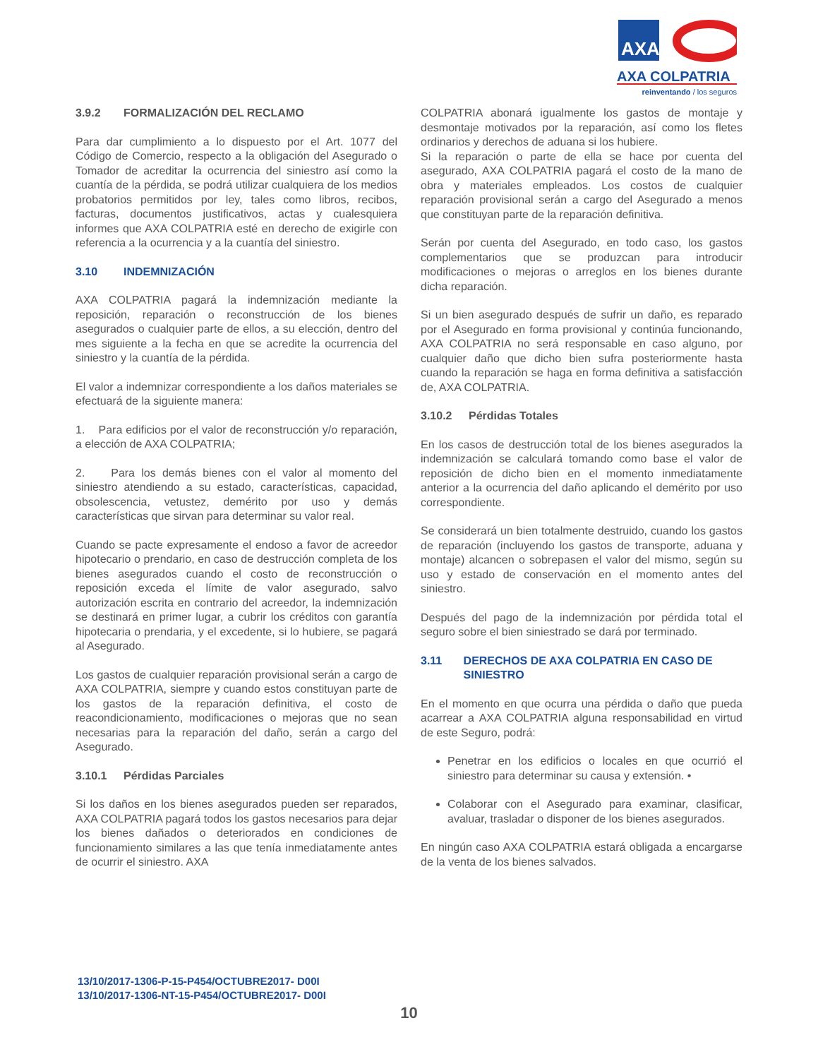AXA
AXA COLPATRIA
reinventando / los seguros
3.9.2 FORMALIZACIÓN DEL RECLAMO
Para dar cumplimiento a lo dispuesto por el Art. 1077 del Código de Comercio, respecto a la obligación del Asegurado o Tomador de acreditar la ocurrencia del siniestro así como la cuantía de la pérdida, se podrá utilizar cualquiera de los medios probatorios permitidos por ley, tales como libros, recibos, facturas, documentos justificativos, actas y cualesquiera informes que AXA COLPATRIA esté en derecho de exigirle con referencia a la ocurrencia y a la cuantía del siniestro.
3.10 INDEMNIZACIÓN
AXA COLPATRIA pagará la indemnización mediante la reposición, reparación o reconstrucción de los bienes asegurados o cualquier parte de ellos, a su elección, dentro del mes siguiente a la fecha en que se acredite la ocurrencia del siniestro y la cuantía de la pérdida.
El valor a indemnizar correspondiente a los daños materiales se efectuará de la siguiente manera:
1. Para edificios por el valor de reconstrucción y/o reparación, a elección de AXA COLPATRIA;
2. Para los demás bienes con el valor al momento del siniestro atendiendo a su estado, características, capacidad, obsolescencia, vetustez, demérito por uso y demás características que sirvan para determinar su valor real.
Cuando se pacte expresamente el endoso a favor de acreedor hipotecario o prendario, en caso de destrucción completa de los bienes asegurados cuando el costo de reconstrucción o reposición exceda el límite de valor asegurado, salvo autorización escrita en contrario del acreedor, la indemnización se destinará en primer lugar, a cubrir los créditos con garantía hipotecaria o prendaria, y el excedente, si lo hubiere, se pagará al Asegurado.
Los gastos de cualquier reparación provisional serán a cargo de AXA COLPATRIA, siempre y cuando estos constituyan parte de los gastos de la reparación definitiva, el costo de reacondicionamiento, modificaciones o mejoras que no sean necesarias para la reparación del daño, serán a cargo del Asegurado.
3.10.1 Pérdidas Parciales
Si los daños en los bienes asegurados pueden ser reparados, AXA COLPATRIA pagará todos los gastos necesarios para dejar los bienes dañados o deteriorados en condiciones de funcionamiento similares a las que tenía inmediatamente antes de ocurrir el siniestro. AXA
COLPATRIA abonará igualmente los gastos de montaje y desmontaje motivados por la reparación, así como los fletes ordinarios y derechos de aduana si los hubiere.
Si la reparación o parte de ella se hace por cuenta del asegurado, AXA COLPATRIA pagará el costo de la mano de obra y materiales empleados. Los costos de cualquier reparación provisional serán a cargo del Asegurado a menos que constituyan parte de la reparación definitiva.
Serán por cuenta del Asegurado, en todo caso, los gastos complementarios que se produzcan para introducir modificaciones o mejoras o arreglos en los bienes durante dicha reparación.
Si un bien asegurado después de sufrir un daño, es reparado por el Asegurado en forma provisional y continúa funcionando, AXA COLPATRIA no será responsable en caso alguno, por cualquier daño que dicho bien sufra posteriormente hasta cuando la reparación se haga en forma definitiva a satisfacción de, AXA COLPATRIA.
3.10.2 Pérdidas Totales
En los casos de destrucción total de los bienes asegurados la indemnización se calculará tomando como base el valor de reposición de dicho bien en el momento inmediatamente anterior a la ocurrencia del daño aplicando el demérito por uso correspondiente.
Se considerará un bien totalmente destruido, cuando los gastos de reparación (incluyendo los gastos de transporte, aduana y montaje) alcancen o sobrepasen el valor del mismo, según su uso y estado de conservación en el momento antes del siniestro.
Después del pago de la indemnización por pérdida total el seguro sobre el bien siniestrado se dará por terminado.
3.11 DERECHOS DE AXA COLPATRIA EN CASO DE SINIESTRO
En el momento en que ocurra una pérdida o daño que pueda acarrear a AXA COLPATRIA alguna responsabilidad en virtud de este Seguro, podrá:
Penetrar en los edificios o locales en que ocurrió el siniestro para determinar su causa y extensión. •
Colaborar con el Asegurado para examinar, clasificar, avaluar, trasladar o disponer de los bienes asegurados.
En ningún caso AXA COLPATRIA estará obligada a encargarse de la venta de los bienes salvados.
13/10/2017-1306-P-15-P454/OCTUBRE2017- D00I
13/10/2017-1306-NT-15-P454/OCTUBRE2017- D00I
10